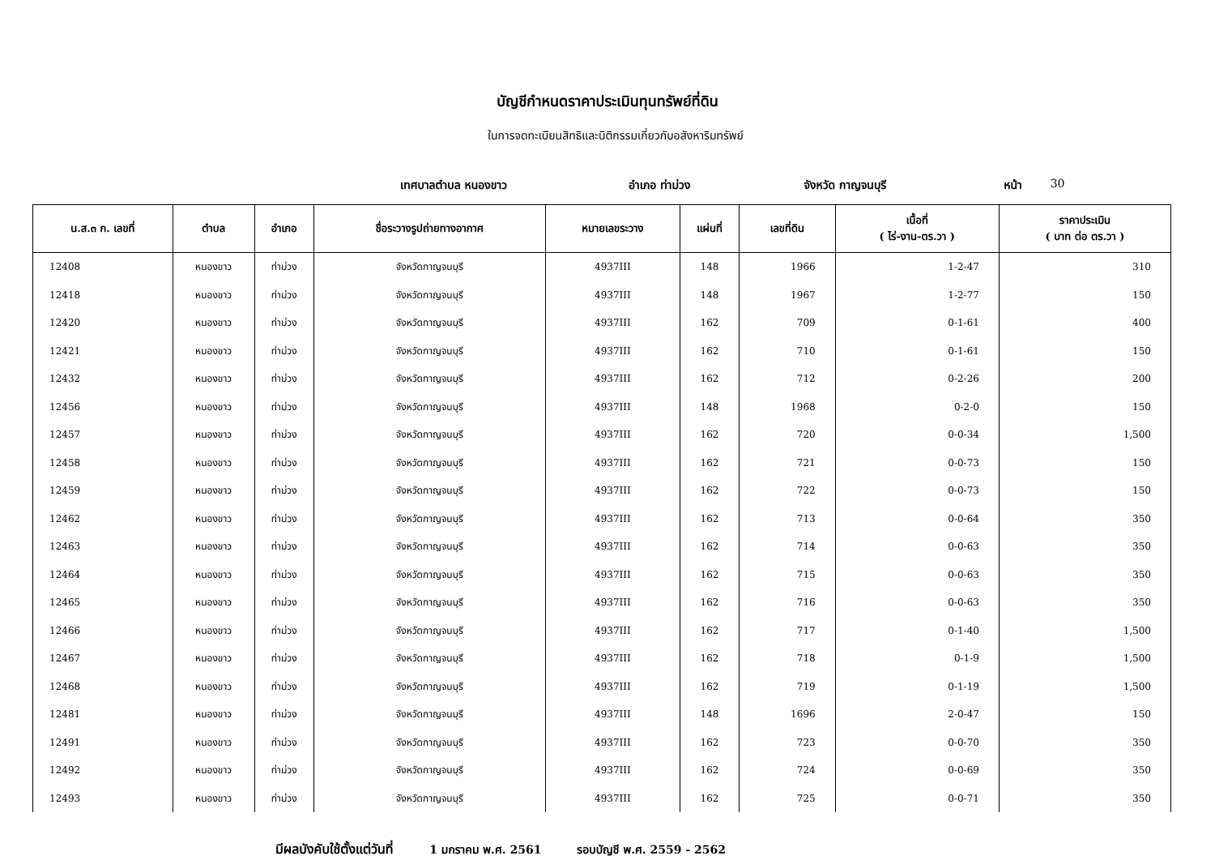บัญชีกำหนดราคาประเมินทุนทรัพย์ที่ดิน
ในการจดทะเบียนสิทธิและนิติกรรมเกี่ยวกับอสังหาริมทรัพย์
เทศบาลตำบล หนองขาว อำเภอ ท่าม่วง จังหวัด กาญจนบุรี หน้า 30
| น.ส.๓ ก. เลขที่ | ตำบล | อำเภอ | ชื่อระวางรูปถ่ายทางอากาศ | หมายเลขระวาง | แผ่นที่ | เลขที่ดิน | เนื้อที่ ( ไร่-งาน-ตร.วา ) | ราคาประเมิน ( บาท ต่อ ตร.วา ) |
| --- | --- | --- | --- | --- | --- | --- | --- | --- |
| 12408 | หนองขาว | ท่าม่วง | จังหวัดกาญจนบุรี | 4937III | 148 | 1966 | 1-2-47 | 310 |
| 12418 | หนองขาว | ท่าม่วง | จังหวัดกาญจนบุรี | 4937III | 148 | 1967 | 1-2-77 | 150 |
| 12420 | หนองขาว | ท่าม่วง | จังหวัดกาญจนบุรี | 4937III | 162 | 709 | 0-1-61 | 400 |
| 12421 | หนองขาว | ท่าม่วง | จังหวัดกาญจนบุรี | 4937III | 162 | 710 | 0-1-61 | 150 |
| 12432 | หนองขาว | ท่าม่วง | จังหวัดกาญจนบุรี | 4937III | 162 | 712 | 0-2-26 | 200 |
| 12456 | หนองขาว | ท่าม่วง | จังหวัดกาญจนบุรี | 4937III | 148 | 1968 | 0-2-0 | 150 |
| 12457 | หนองขาว | ท่าม่วง | จังหวัดกาญจนบุรี | 4937III | 162 | 720 | 0-0-34 | 1,500 |
| 12458 | หนองขาว | ท่าม่วง | จังหวัดกาญจนบุรี | 4937III | 162 | 721 | 0-0-73 | 150 |
| 12459 | หนองขาว | ท่าม่วง | จังหวัดกาญจนบุรี | 4937III | 162 | 722 | 0-0-73 | 150 |
| 12462 | หนองขาว | ท่าม่วง | จังหวัดกาญจนบุรี | 4937III | 162 | 713 | 0-0-64 | 350 |
| 12463 | หนองขาว | ท่าม่วง | จังหวัดกาญจนบุรี | 4937III | 162 | 714 | 0-0-63 | 350 |
| 12464 | หนองขาว | ท่าม่วง | จังหวัดกาญจนบุรี | 4937III | 162 | 715 | 0-0-63 | 350 |
| 12465 | หนองขาว | ท่าม่วง | จังหวัดกาญจนบุรี | 4937III | 162 | 716 | 0-0-63 | 350 |
| 12466 | หนองขาว | ท่าม่วง | จังหวัดกาญจนบุรี | 4937III | 162 | 717 | 0-1-40 | 1,500 |
| 12467 | หนองขาว | ท่าม่วง | จังหวัดกาญจนบุรี | 4937III | 162 | 718 | 0-1-9 | 1,500 |
| 12468 | หนองขาว | ท่าม่วง | จังหวัดกาญจนบุรี | 4937III | 162 | 719 | 0-1-19 | 1,500 |
| 12481 | หนองขาว | ท่าม่วง | จังหวัดกาญจนบุรี | 4937III | 148 | 1696 | 2-0-47 | 150 |
| 12491 | หนองขาว | ท่าม่วง | จังหวัดกาญจนบุรี | 4937III | 162 | 723 | 0-0-70 | 350 |
| 12492 | หนองขาว | ท่าม่วง | จังหวัดกาญจนบุรี | 4937III | 162 | 724 | 0-0-69 | 350 |
| 12493 | หนองขาว | ท่าม่วง | จังหวัดกาญจนบุรี | 4937III | 162 | 725 | 0-0-71 | 350 |
มีผลบังคับใช้ตั้งแต่วันที่ 1 มกราคม พ.ศ. 2561 รอบบัญชี พ.ศ. 2559 - 2562